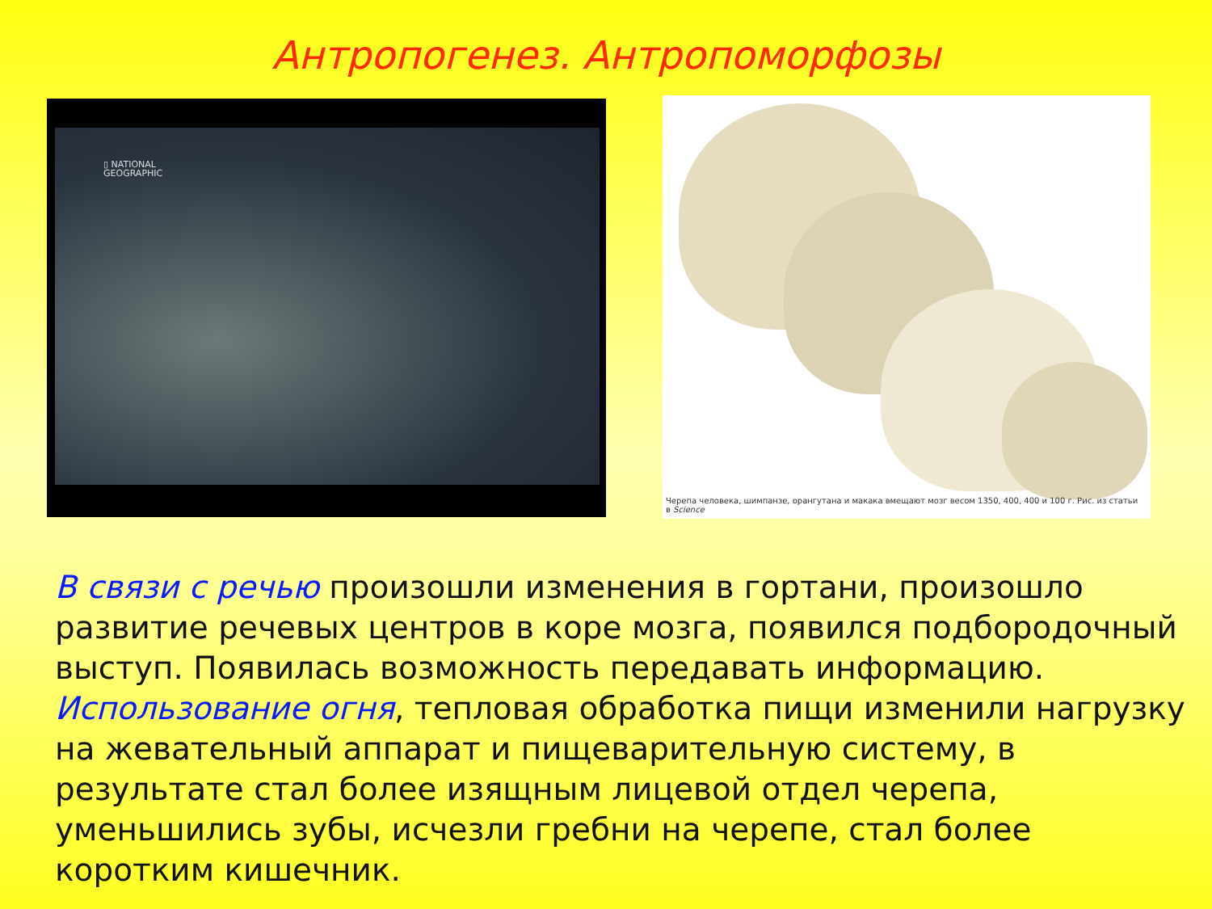Антропогенез. Антропоморфозы
▯ NATIONAL
GEOGRAPHIC
Черепа человека, шимпанзе, орангутана и макака вмещают мозг весом 1350, 400, 400 и 100 г. Рис. из статьи
в Science
В связи с речью произошли изменения в гортани, произошло развитие речевых центров в коре мозга, появился подбородочный выступ. Появилась возможность передавать информацию.
Использование огня, тепловая обработка пищи изменили нагрузку на жевательный аппарат и пищеварительную систему, в результате стал более изящным лицевой отдел черепа, уменьшились зубы, исчезли гребни на черепе, стал более коротким кишечник.